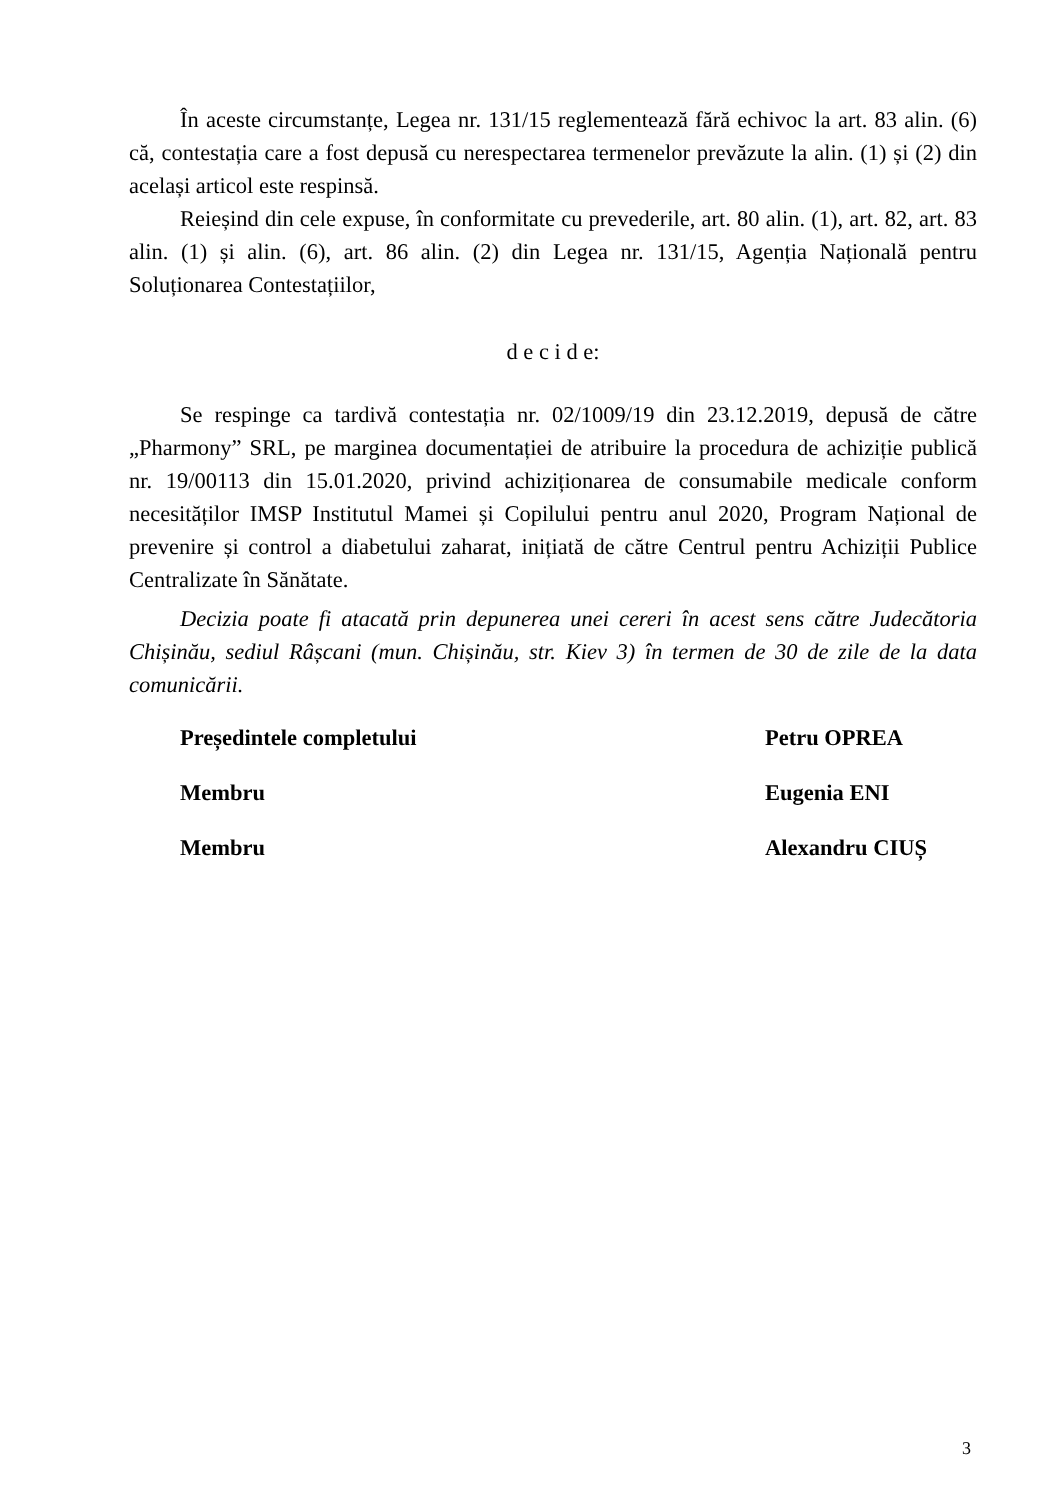În aceste circumstanțe, Legea nr. 131/15 reglementează fără echivoc la art. 83 alin. (6) că, contestația care a fost depusă cu nerespectarea termenelor prevăzute la alin. (1) și (2) din același articol este respinsă.
Reieșind din cele expuse, în conformitate cu prevederile, art. 80 alin. (1), art. 82, art. 83 alin. (1) și alin. (6), art. 86 alin. (2) din Legea nr. 131/15, Agenția Națională pentru Soluționarea Contestațiilor,
d e c i d e:
Se respinge ca tardivă contestația nr. 02/1009/19 din 23.12.2019, depusă de către „Pharmony” SRL, pe marginea documentației de atribuire la procedura de achiziție publică nr. 19/00113 din 15.01.2020, privind achiziționarea de consumabile medicale conform necesităților IMSP Institutul Mamei și Copilului pentru anul 2020, Program Național de prevenire și control a diabetului zaharat, inițiată de către Centrul pentru Achiziții Publice Centralizate în Sănătate.
Decizia poate fi atacată prin depunerea unei cereri în acest sens către Judecătoria Chișinău, sediul Râșcani (mun. Chișinău, str. Kiev 3) în termen de 30 de zile de la data comunicării.
| Președintele completului | Petru OPREA |
| Membru | Eugenia ENI |
| Membru | Alexandru CIUȘ |
3